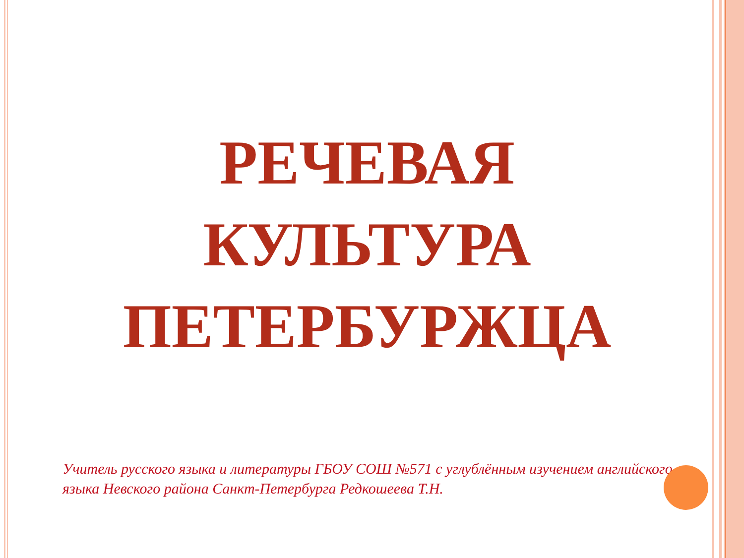РЕЧЕВАЯ
КУЛЬТУРА
ПЕТЕРБУРЖЦА
Учитель русского языка и литературы ГБОУ СОШ №571 с углублённым изучением английского языка Невского района Санкт-Петербурга Редкошеева Т.Н.